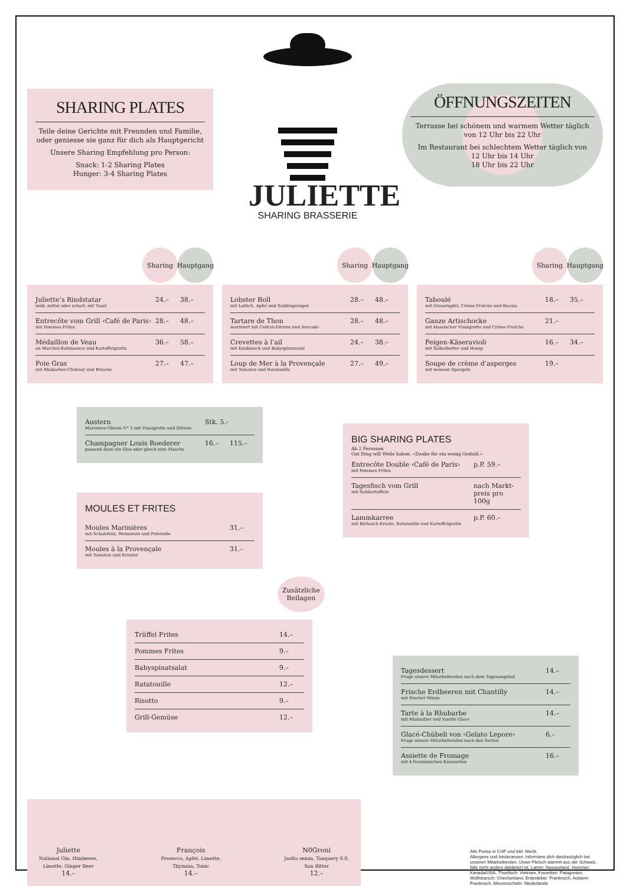SHARING PLATES
Teile deine Gerichte mit Freunden und Familie,
oder geniesse sie ganz für dich als Hauptgericht
Unsere Sharing Empfehlung pro Person:
Snack: 1-2 Sharing Plates
Hunger: 3-4 Sharing Plates
JULIETTE
SHARING BRASSERIE
ÖFFNUNGSZEITEN
Terrasse bei schönem und warmem Wetter täglich
von 12 Uhr bis 22 Uhr
Im Restaurant bei schlechtem Wetter täglich von
12 Uhr bis 14 Uhr
18 Uhr bis 22 Uhr
Sharing Hauptgang
Juliette’s Rindstatar
mild, mittel oder scharf, mit Toast
24.– 38.–
Entrecôte vom Grill ‹Café de Paris›
mit Pommes Frites
28.– 48.–
Médaillon de Veau
an Morchel-Rahmsauce und Kartoffelgratin
36.– 58.–
Foie Gras
mit Rhabarber-Chutney und Brioche
27.– 47.–
Sharing Hauptgang
Lobster Roll
mit Lattich, Apfel und Saiblingsrogen
28.– 48.–
Tartare de Thon
mariniert mit Cedrat-Zitrone und Avocado
28.– 48.–
Crevettes à l’ail
mit Knoblauch und Babyspinatsalat
24.– 38.–
Loup de Mer à la Provençale
mit Tomaten und Ratatouille
27.– 49.–
Sharing Hauptgang
Taboulé
mit Granatapfel, Crème Fraîche und Rucola
18.– 35.–
Ganze Artischocke
mit klassischer Vinaigrette und Crème Fraîche
21.–
Feigen-Käseravioli
mit Salbeibutter und Honig
16.– 34.–
Soupe de crème d’asperges
mit weissen Spargeln
19.–
Austern
Marennes-Oléron N° 3 mit Vinaigrette und Zitrone
Stk. 5.-
Champagner Louis Roederer
passend dazu ein Glas oder gleich eine Flasche
16.– 115.–
MOULES ET FRITES
Moules Marinières
mit Schalotten, Weisswein und Petersilie
31.–
Moules à la Provençale
mit Tomaten und Kräuter
31.–
Zusätzliche Beilagen
Trüffel Frites 14.–
Pommes Frites 9.–
Babyspinatsalat 9.–
Ratatouille 12.–
Risotto 9.–
Grill-Gemüse 12.–
BIG SHARING PLATES
Ab 2 Personen
Gut Ding will Weile haben. «Danke für ein wenig Geduld.»
Entrecôte Double ‹Café de Paris›
mit Pommes Frites
p.P. 59.–
Tagesfisch vom Grill
mit Salzkartoffeln
nach Markt-preis pro 100g
Lammkarree
mit Bärlauch-Kruste, Ratatouille und Kartoffelgratin
p.P. 60.–
Tagesdessert
Frage unsere Mitarbeitenden nach dem Tagesangebot
14.–
Frische Erdbeeren mit Chantilly
mit frischer Minze
14.–
Tarte à la Rhubarbe
mit Rhabarber und Vanille Glace
14.–
Glacé-Chübeli von ‹Gelato Lepore›
Frage unsere Mitarbeitenden nach den Sorten
6.–
Assiette de Fromage
mit 4 französischen Käsesorten
16.–
Juliette
National Gin, Himbeere,
Limette, Ginger Beer
14.–
François
Prosecco, Apfel, Limette,
Thymian, Tonic
14.–
N0Groni
Jsotta senza, Tanquery 0.0,
San Bitter
12.–
Alle Preise in CHF und inkl. MwSt.
Allergene und Intoleranzen: Informiere dich diesbezüglich bei unseren Mitarbeitenden. Unser Fleisch stammt aus der Schweiz, falls nicht anders deklariert ist, Lamm: Neuseeland, Hummer: Kanada/USA, Thunfisch: Vietnam, Krevetten: Patagonien, Wolfsbarsch: Griechenland, Entenleber: Frankreich, Austern: Frankreich, Miesmuscheln: Niederlande